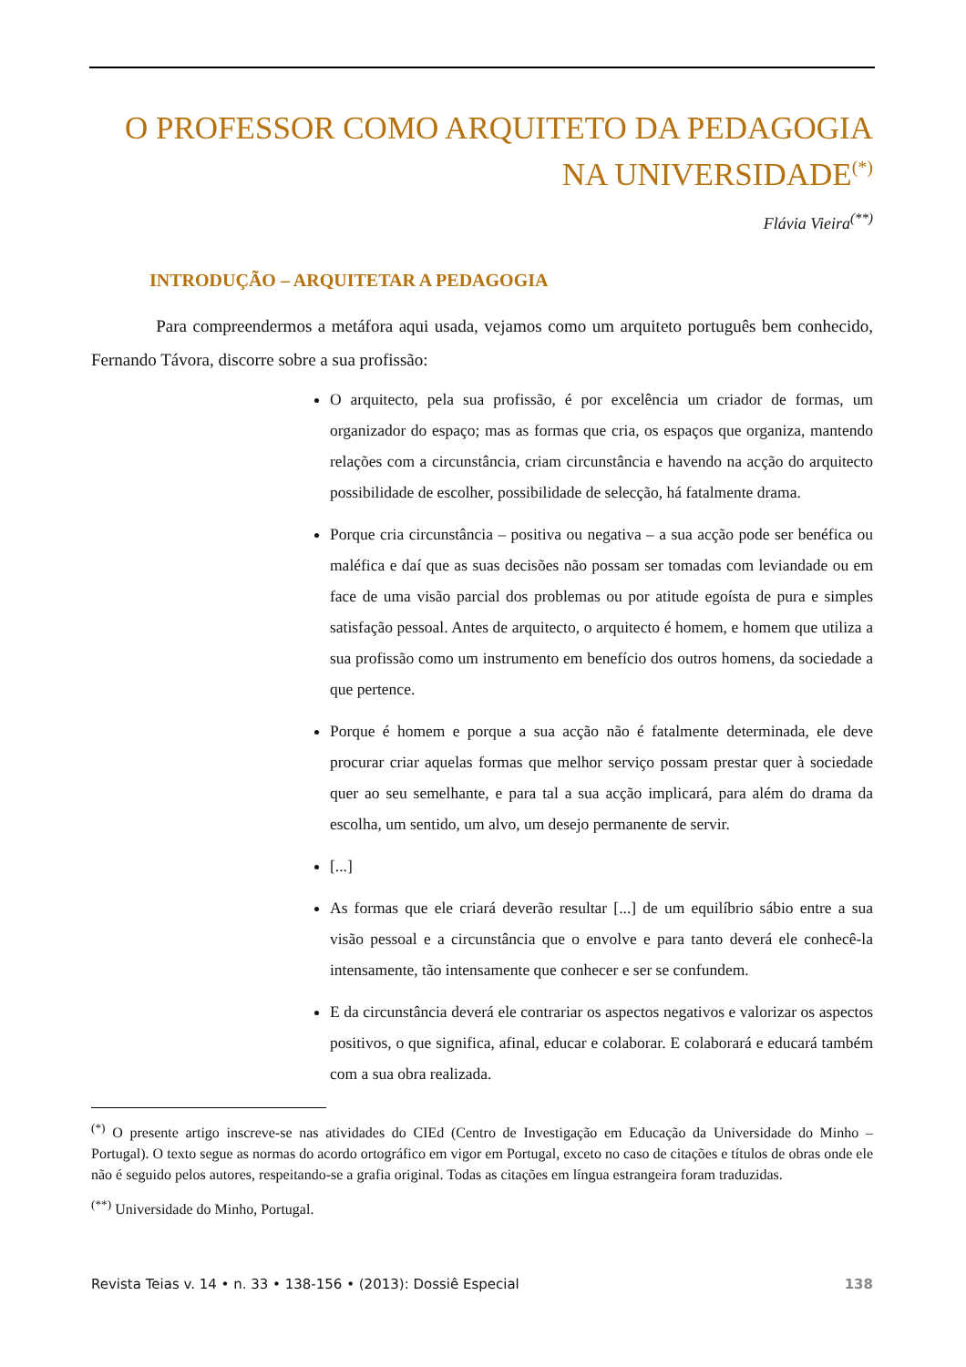O PROFESSOR COMO ARQUITETO DA PEDAGOGIA
NA UNIVERSIDADE<sup>(*)</sup>
Flávia Vieira<sup>(**)</sup>
INTRODUÇÃO – ARQUITETAR A PEDAGOGIA
Para compreendermos a metáfora aqui usada, vejamos como um arquiteto português bem conhecido, Fernando Távora, discorre sobre a sua profissão:
O arquitecto, pela sua profissão, é por excelência um criador de formas, um organizador do espaço; mas as formas que cria, os espaços que organiza, mantendo relações com a circunstância, criam circunstância e havendo na acção do arquitecto possibilidade de escolher, possibilidade de selecção, há fatalmente drama.
Porque cria circunstância – positiva ou negativa – a sua acção pode ser benéfica ou maléfica e daí que as suas decisões não possam ser tomadas com leviandade ou em face de uma visão parcial dos problemas ou por atitude egoísta de pura e simples satisfação pessoal. Antes de arquitecto, o arquitecto é homem, e homem que utiliza a sua profissão como um instrumento em benefício dos outros homens, da sociedade a que pertence.
Porque é homem e porque a sua acção não é fatalmente determinada, ele deve procurar criar aquelas formas que melhor serviço possam prestar quer à sociedade quer ao seu semelhante, e para tal a sua acção implicará, para além do drama da escolha, um sentido, um alvo, um desejo permanente de servir.
[...]
As formas que ele criará deverão resultar [...] de um equilíbrio sábio entre a sua visão pessoal e a circunstância que o envolve e para tanto deverá ele conhecê-la intensamente, tão intensamente que conhecer e ser se confundem.
E da circunstância deverá ele contrariar os aspectos negativos e valorizar os aspectos positivos, o que significa, afinal, educar e colaborar. E colaborará e educará também com a sua obra realizada.
<sup>(*)</sup> O presente artigo inscreve-se nas atividades do CIEd (Centro de Investigação em Educação da Universidade do Minho – Portugal). O texto segue as normas do acordo ortográfico em vigor em Portugal, exceto no caso de citações e títulos de obras onde ele não é seguido pelos autores, respeitando-se a grafia original. Todas as citações em língua estrangeira foram traduzidas.
<sup>(**)</sup> Universidade do Minho, Portugal.
Revista Teias v. 14 • n. 33 • 138-156 • (2013): Dossiê Especial 138